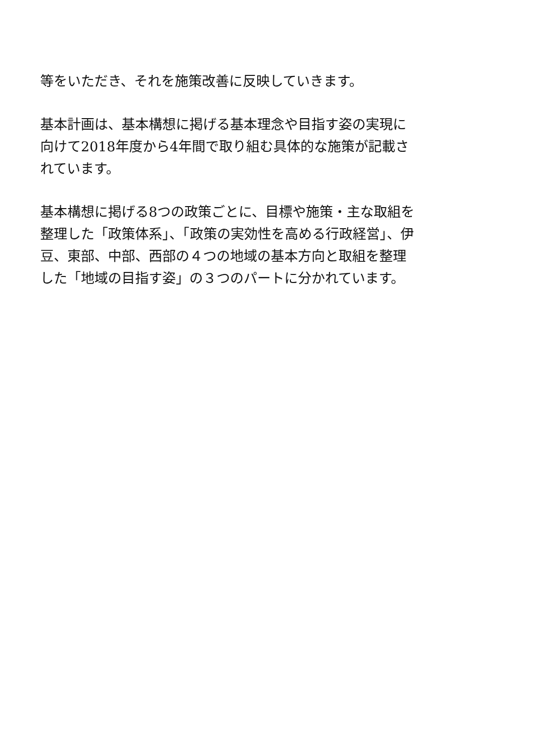等をいただき、それを施策改善に反映していきます。
基本計画は、基本構想に掲げる基本理念や目指す姿の実現に向けて2018年度から4年間で取り組む具体的な施策が記載されています。
基本構想に掲げる8つの政策ごとに、目標や施策・主な取組を整理した「政策体系」、「政策の実効性を高める行政経営」、伊豆、東部、中部、西部の４つの地域の基本方向と取組を整理した「地域の目指す姿」の３つのパートに分かれています。